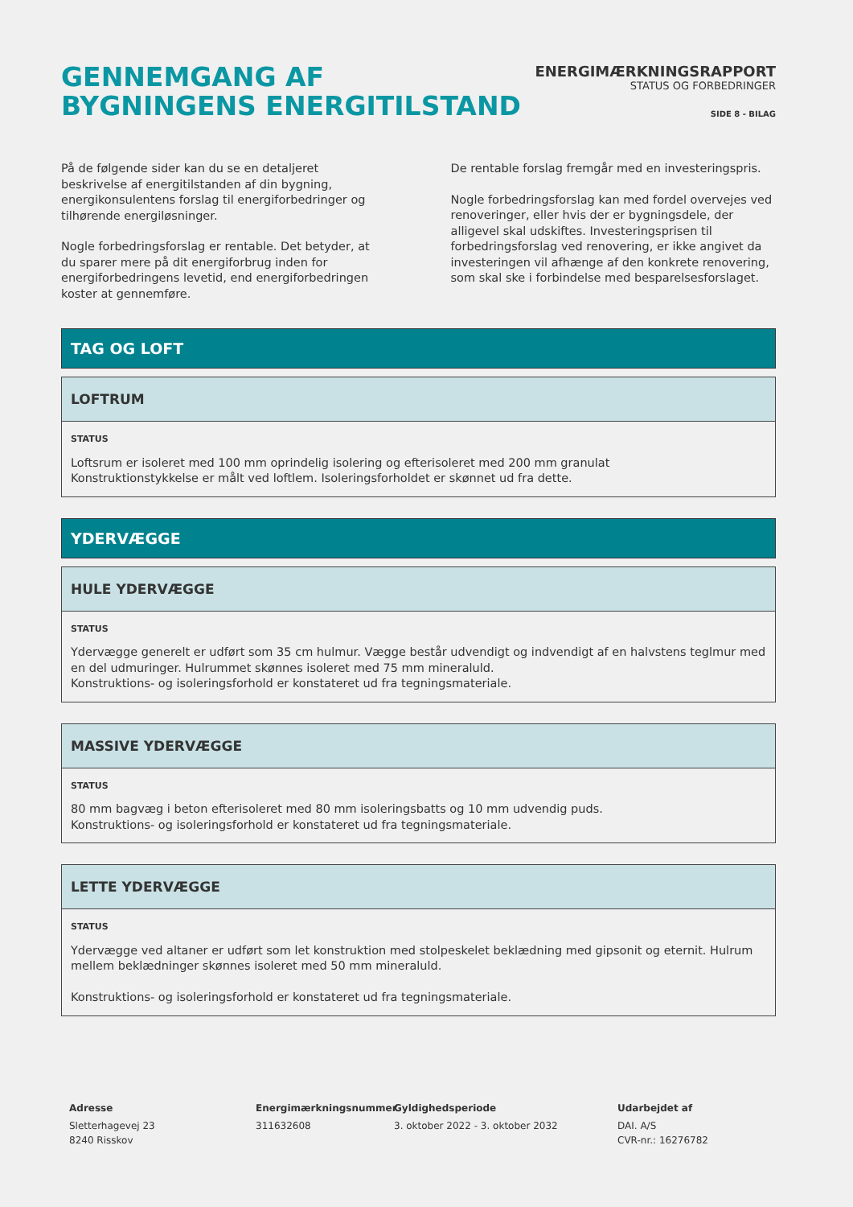GENNEMGANG AF
BYGNINGENS ENERGITILSTAND
ENERGIMÆRKNINGSRAPPORT
STATUS OG FORBEDRINGER
SIDE 8 - BILAG
På de følgende sider kan du se en detaljeret beskrivelse af energitilstanden af din bygning, energikonsulentens forslag til energiforbedringer og tilhørende energiløsninger.
Nogle forbedringsforslag er rentable. Det betyder, at du sparer mere på dit energiforbrug inden for energiforbedringens levetid, end energiforbedringen koster at gennemføre.
De rentable forslag fremgår med en investeringspris.
Nogle forbedringsforslag kan med fordel overvejes ved renoveringer, eller hvis der er bygningsdele, der alligevel skal udskiftes. Investeringsprisen til forbedringsforslag ved renovering, er ikke angivet da investeringen vil afhænge af den konkrete renovering, som skal ske i forbindelse med besparelsesforslaget.
TAG OG LOFT
LOFTRUM
STATUS
Loftsrum er isoleret med 100 mm oprindelig isolering og efterisoleret med 200 mm granulat
Konstruktionstykkelse er målt ved loftlem. Isoleringsforholdet er skønnet ud fra dette.
YDERVÆGGE
HULE YDERVÆGGE
STATUS
Ydervægge generelt er udført som 35 cm hulmur. Vægge består udvendigt og indvendigt af en halvstens teglmur med en del udmuringer. Hulrummet skønnes isoleret med 75 mm mineraluld.
Konstruktions- og isoleringsforhold er konstateret ud fra tegningsmateriale.
MASSIVE YDERVÆGGE
STATUS
80 mm bagvæg i beton efterisoleret med 80 mm isoleringsbatts og 10 mm udvendig puds.
Konstruktions- og isoleringsforhold er konstateret ud fra tegningsmateriale.
LETTE YDERVÆGGE
STATUS
Ydervægge ved altaner er udført som let konstruktion med stolpeskelet beklædning med gipsonit og eternit. Hulrum mellem beklædninger skønnes isoleret med 50 mm mineraluld.
Konstruktions- og isoleringsforhold er konstateret ud fra tegningsmateriale.
Adresse
Sletterhagevej 23
8240 Risskov
Energimærkningsnummer
311632608
Gyldighedsperiode
3. oktober 2022 - 3. oktober 2032
Udarbejdet af
DAI. A/S
CVR-nr.: 16276782